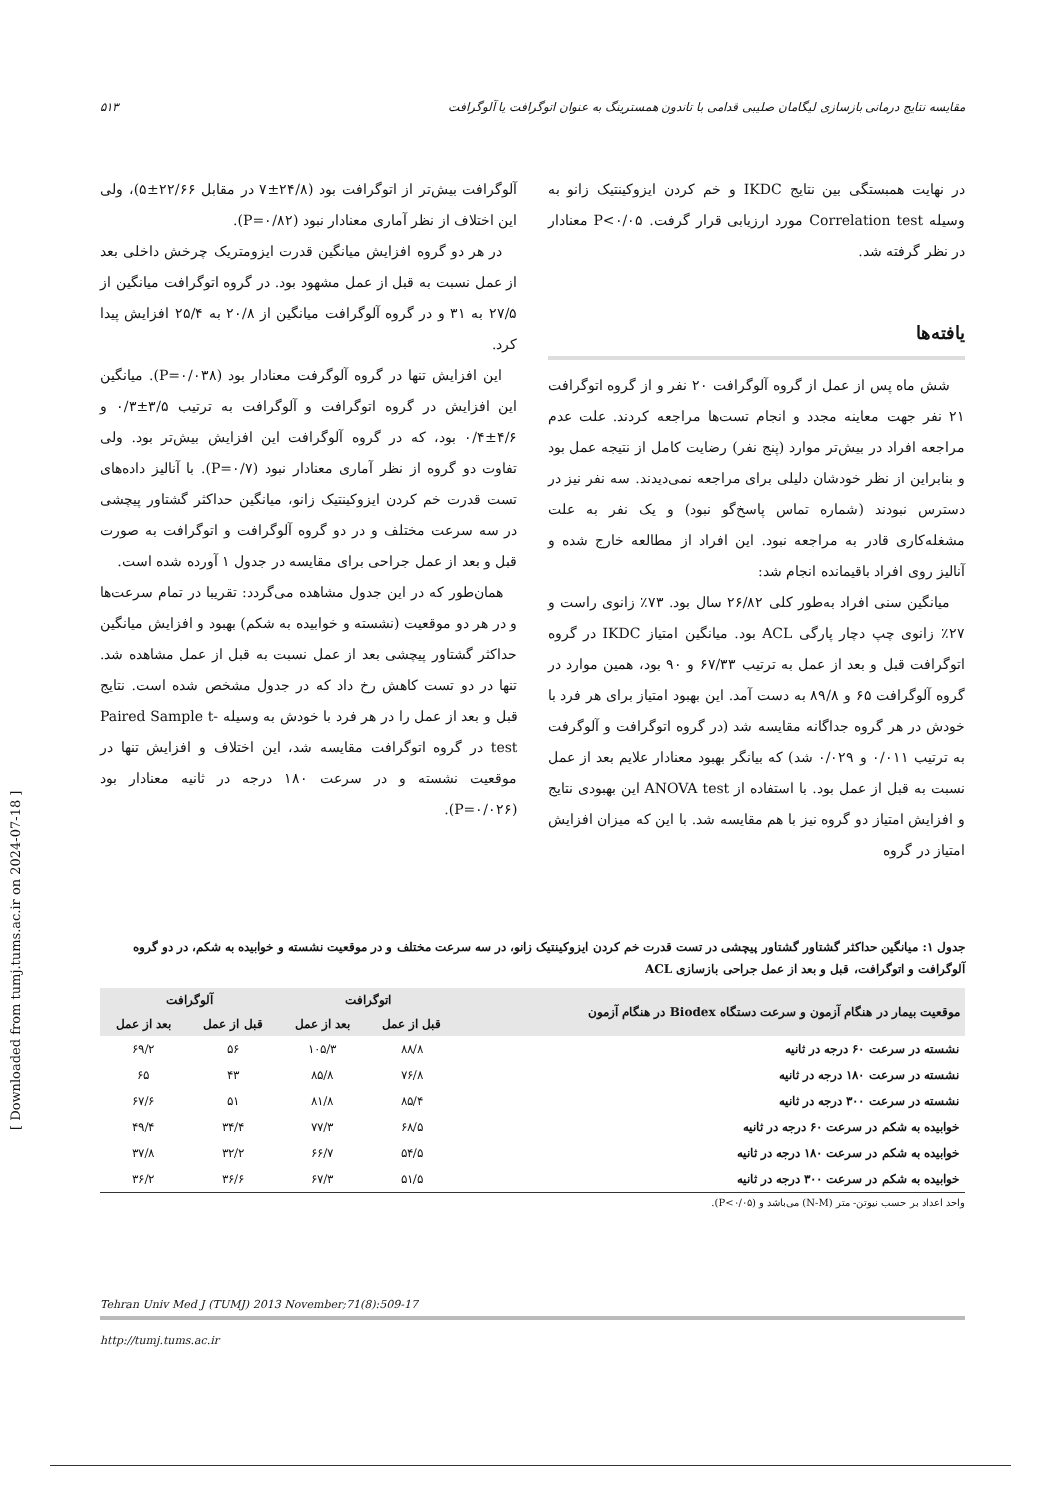مقایسه نتایج درمانی بازسازی لیگامان صلیبی قدامی با تاندون همسترینگ به عنوان اتوگرافت یا آلوگرافت ۵۱۳
در نهایت همبستگی بین نتایج IKDC و خم کردن ایزوکینتیک زانو به وسیله Correlation test مورد ارزیابی قرار گرفت. P<۰/۰۵ معنادار در نظر گرفته شد.
یافته‌ها
شش ماه پس از عمل از گروه آلوگرافت ۲۰ نفر و از گروه اتوگرافت ۲۱ نفر جهت معاینه مجدد و انجام تست‌ها مراجعه کردند. علت عدم مراجعه افراد در بیش‌تر موارد (پنج نفر) رضایت کامل از نتیجه عمل بود و بنابراین از نظر خودشان دلیلی برای مراجعه نمی‌دیدند. سه نفر نیز در دسترس نبودند (شماره تماس پاسخ‌گو نبود) و یک نفر به علت مشغله‌کاری قادر به مراجعه نبود. این افراد از مطالعه خارج شده و آنالیز روی افراد باقیمانده انجام شد:
میانگین سنی افراد به‌طور کلی ۲۶/۸۲ سال بود. ۷۳٪ زانوی راست و ۲۷٪ زانوی چپ دچار پارگی ACL بود. میانگین امتیاز IKDC در گروه اتوگرافت قبل و بعد از عمل به ترتیب ۶۷/۳۳ و ۹۰ بود، همین موارد در گروه آلوگرافت ۶۵ و ۸۹/۸ به دست آمد. این بهبود امتیاز برای هر فرد با خودش در هر گروه جداگانه مقایسه شد (در گروه اتوگرافت و آلوگرفت به ترتیب ۰/۰۱۱ و ۰/۰۲۹ شد) که بیانگر بهبود معنادار علایم بعد از عمل نسبت به قبل از عمل بود. با استفاده از ANOVA test این بهبودی نتایج و افزایش امتیاز دو گروه نیز با هم مقایسه شد. با این که میزان افزایش امتیاز در گروه
آلوگرافت بیش‌تر از اتوگرافت بود (۲۴/۸±۷ در مقابل ۲۲/۶۶±۵)، ولی این اختلاف از نظر آماری معنادار نبود (P=۰/۸۲).
در هر دو گروه افزایش میانگین قدرت ایزومتریک چرخش داخلی بعد از عمل نسبت به قبل از عمل مشهود بود. در گروه اتوگرافت میانگین از ۲۷/۵ به ۳۱ و در گروه آلوگرافت میانگین از ۲۰/۸ به ۲۵/۴ افزایش پیدا کرد.
این افزایش تنها در گروه آلوگرفت معنادار بود (P=۰/۰۳۸). میانگین این افزایش در گروه اتوگرافت و آلوگرافت به ترتیب ۳/۵±۰/۳ و ۴/۶±۰/۴ بود، که در گروه آلوگرافت این افزایش بیش‌تر بود. ولی تفاوت دو گروه از نظر آماری معنادار نبود (P=۰/۷). با آنالیز داده‌های تست قدرت خم کردن ایزوکینتیک زانو، میانگین حداکثر گشتاور پیچشی در سه سرعت مختلف و در دو گروه آلوگرافت و اتوگرافت به صورت قبل و بعد از عمل جراحی برای مقایسه در جدول ۱ آورده شده است.
همان‌طور که در این جدول مشاهده می‌گردد: تقریبا در تمام سرعت‌ها و در هر دو موقعیت (نشسته و خوابیده به شکم) بهبود و افزایش میانگین حداکثر گشتاور پیچشی بعد از عمل نسبت به قبل از عمل مشاهده شد. تنها در دو تست کاهش رخ داد که در جدول مشخص شده است. نتایج قبل و بعد از عمل را در هر فرد با خودش به وسیله Paired Sample t-test در گروه اتوگرافت مقایسه شد، این اختلاف و افزایش تنها در موقعیت نشسته و در سرعت ۱۸۰ درجه در ثانیه معنادار بود (P=۰/۰۲۶).
جدول ۱: میانگین حداکثر گشتاور گشتاور پیچشی در تست قدرت خم کردن ایزوکینتیک زانو، در سه سرعت مختلف و در موقعیت نشسته و خوابیده به شکم، در دو گروه آلوگرافت و اتوگرافت، قبل و بعد از عمل جراحی بازسازی ACL
| موقعیت بیمار در هنگام آزمون و سرعت دستگاه Biodex در هنگام آزمون | اتوگرافت | | آلوگرافت | |
| --- | --- | --- | --- | --- |
| | قبل از عمل | بعد از عمل | قبل از عمل | بعد از عمل |
| نشسته در سرعت ۶۰ درجه در ثانیه | ۸۸/۸ | ۱۰۵/۳ | ۵۶ | ۶۹/۲ |
| نشسته در سرعت ۱۸۰ درجه در ثانیه | ۷۶/۸ | ۸۵/۸ | ۴۳ | ۶۵ |
| نشسته در سرعت ۳۰۰ درجه در ثانیه | ۸۵/۴ | ۸۱/۸ | ۵۱ | ۶۷/۶ |
| خوابیده به شکم در سرعت ۶۰ درجه در ثانیه | ۶۸/۵ | ۷۷/۳ | ۳۴/۴ | ۴۹/۴ |
| خوابیده به شکم در سرعت ۱۸۰ درجه در ثانیه | ۵۴/۵ | ۶۶/۷ | ۳۲/۲ | ۳۷/۸ |
| خوابیده به شکم در سرعت ۳۰۰ درجه در ثانیه | ۵۱/۵ | ۶۷/۳ | ۳۶/۶ | ۳۶/۲ |
واحد اعداد بر حسب نیوتن- متر (N-M) می‌باشد و (P<۰/۰۵).
Tehran Univ Med J (TUMJ) 2013 November;71(8):509-17
http://tumj.tums.ac.ir
[ Downloaded from tumj.tums.ac.ir on 2024-07-18 ]